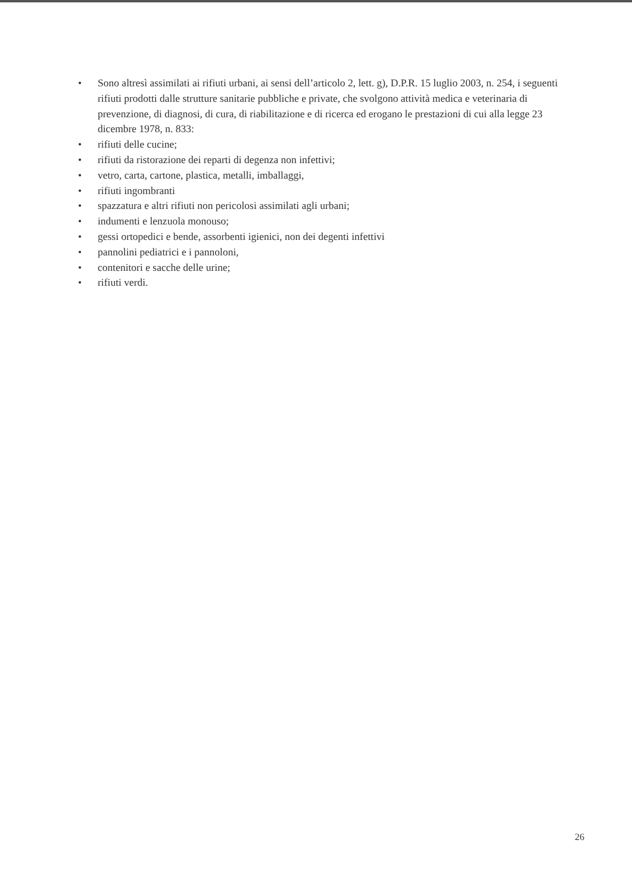• Sono altresì assimilati ai rifiuti urbani, ai sensi dell’articolo 2, lett. g), D.P.R. 15 luglio 2003, n. 254, i seguenti rifiuti prodotti dalle strutture sanitarie pubbliche e private, che svolgono attività medica e veterinaria di prevenzione, di diagnosi, di cura, di riabilitazione e di ricerca ed erogano le prestazioni di cui alla legge 23 dicembre 1978, n. 833:
• rifiuti delle cucine;
• rifiuti da ristorazione dei reparti di degenza non infettivi;
• vetro, carta, cartone, plastica, metalli, imballaggi,
• rifiuti ingombranti
• spazzatura e altri rifiuti non pericolosi assimilati agli urbani;
• indumenti e lenzuola monouso;
• gessi ortopedici e bende, assorbenti igienici, non dei degenti infettivi
• pannolini pediatrici e i pannoloni,
• contenitori e sacche delle urine;
• rifiuti verdi.
26